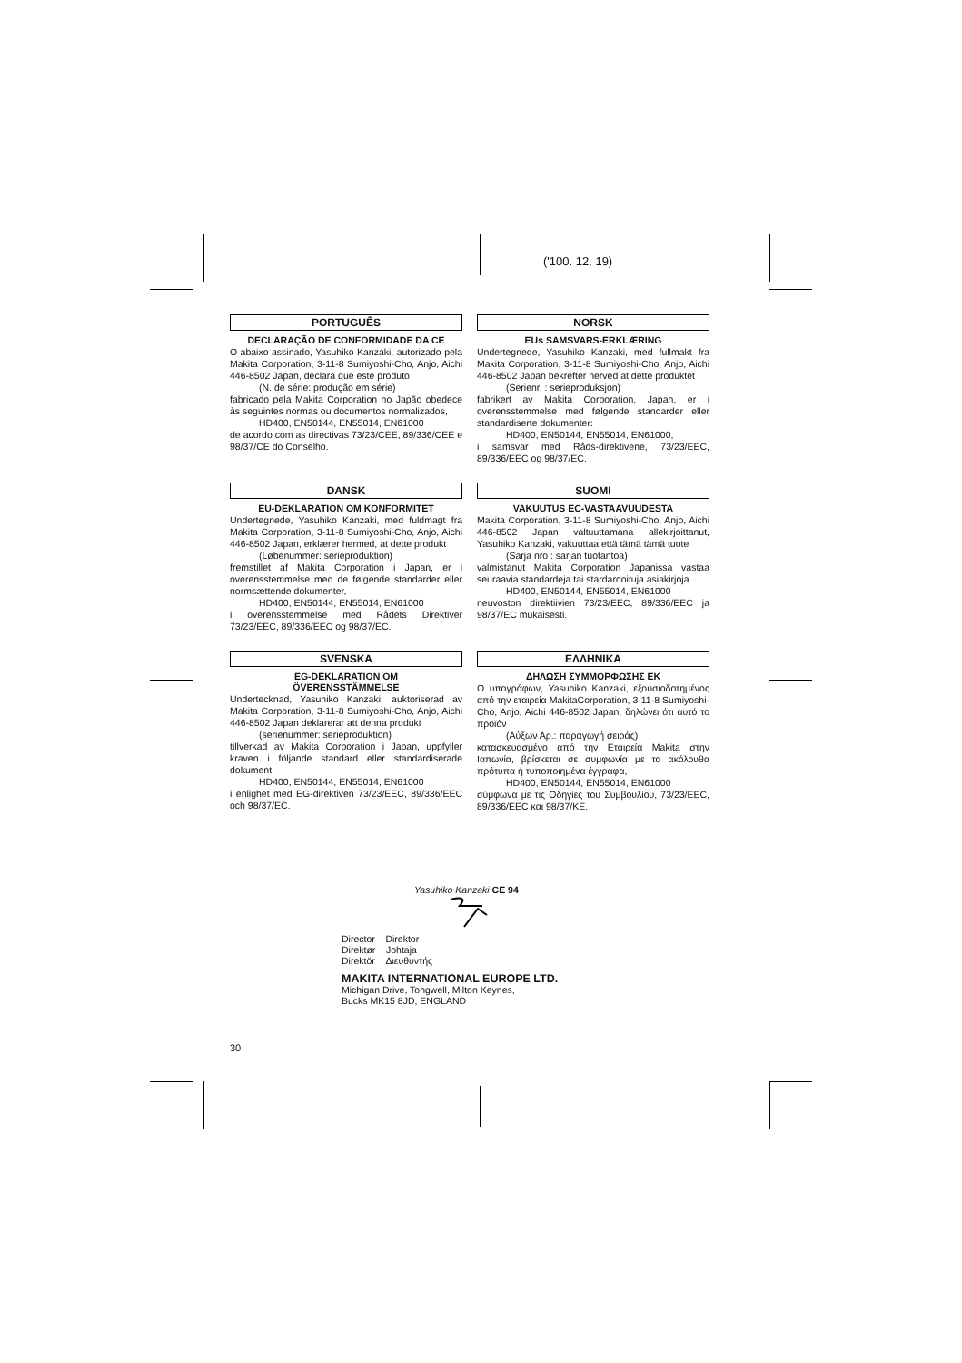('100. 12. 19)
PORTUGUÊS
DECLARAÇÃO DE CONFORMIDADE DA CE
O abaixo assinado, Yasuhiko Kanzaki, autorizado pela Makita Corporation, 3-11-8 Sumiyoshi-Cho, Anjo, Aichi 446-8502 Japan, declara que este produto
(N. de série: produção em série)
fabricado pela Makita Corporation no Japão obedece às seguintes normas ou documentos normalizados,
HD400, EN50144, EN55014, EN61000
de acordo com as directivas 73/23/CEE, 89/336/CEE e 98/37/CE do Conselho.
NORSK
EUs SAMSVARS-ERKLÆRING
Undertegnede, Yasuhiko Kanzaki, med fullmakt fra Makita Corporation, 3-11-8 Sumiyoshi-Cho, Anjo, Aichi 446-8502 Japan bekrefter herved at dette produktet
(Serienr. : serieproduksjon)
fabrikert av Makita Corporation, Japan, er i overensstemmelse med følgende standarder eller standardiserte dokumenter:
HD400, EN50144, EN55014, EN61000,
i samsvar med Råds-direktivene, 73/23/EEC, 89/336/EEC og 98/37/EC.
DANSK
EU-DEKLARATION OM KONFORMITET
Undertegnede, Yasuhiko Kanzaki, med fuldmagt fra Makita Corporation, 3-11-8 Sumiyoshi-Cho, Anjo, Aichi 446-8502 Japan, erklærer hermed, at dette produkt
(Løbenummer: serieproduktion)
fremstillet af Makita Corporation i Japan, er i overensstemmelse med de følgende standarder eller normsættende dokumenter,
HD400, EN50144, EN55014, EN61000
i overensstemmelse med Rådets Direktiver 73/23/EEC, 89/336/EEC og 98/37/EC.
SUOMI
VAKUUTUS EC-VASTAAVUUDESTA
Makita Corporation, 3-11-8 Sumiyoshi-Cho, Anjo, Aichi 446-8502 Japan valtuuttamana allekirjoittanut, Yasuhiko Kanzaki, vakuuttaa että tämä tämä tuote
(Sarja nro : sarjan tuotantoa)
valmistanut Makita Corporation Japanissa vastaa seuraavia standardeja tai stardardoituja asiakirjoja
HD400, EN50144, EN55014, EN61000
neuvoston direktiivien 73/23/EEC, 89/336/EEC ja 98/37/EC mukaisesti.
SVENSKA
EG-DEKLARATION OM
ÖVERENSSTÄMMELSE
Undertecknad, Yasuhiko Kanzaki, auktoriserad av Makita Corporation, 3-11-8 Sumiyoshi-Cho, Anjo, Aichi 446-8502 Japan deklarerar att denna produkt
(serienummer: serieproduktion)
tillverkad av Makita Corporation i Japan, uppfyller kraven i följande standard eller standardiserade dokument,
HD400, EN50144, EN55014, EN61000
i enlighet med EG-direktiven 73/23/EEC, 89/336/EEC och 98/37/EC.
ΕΛΛΗΝΙΚΑ
ΔΗΛΩΣΗ ΣΥΜΜΟΡΦΩΣΗΣ ΕΚ
Ο υπογράφων, Yasuhiko Kanzaki, εξουσιοδοτημένος από την εταιρεία MakitaCorporation, 3-11-8 Sumiyoshi-Cho, Anjo, Aichi 446-8502 Japan, δηλώνει ότι αυτό το προϊόν
(Αύξων Αρ.: παραγωγή σειράς)
κατασκευασμένο από την Εταιρεία Makita στην Ιαπωνία, βρίσκεται σε συμφωνία με τα ακόλουθα πρότυπα ή τυποποιημένα έγγραφα,
HD400, EN50144, EN55014, EN61000
σύμφωνα με τις Οδηγίες του Συμβουλίου, 73/23/EEC, 89/336/EEC και 98/37/ΚΕ.
Yasuhiko Kanzaki CE 94
Director Direktor
Direktør Johtaja
Direktör Διευθυντής
MAKITA INTERNATIONAL EUROPE LTD.
Michigan Drive, Tongwell, Milton Keynes,
Bucks MK15 8JD, ENGLAND
30